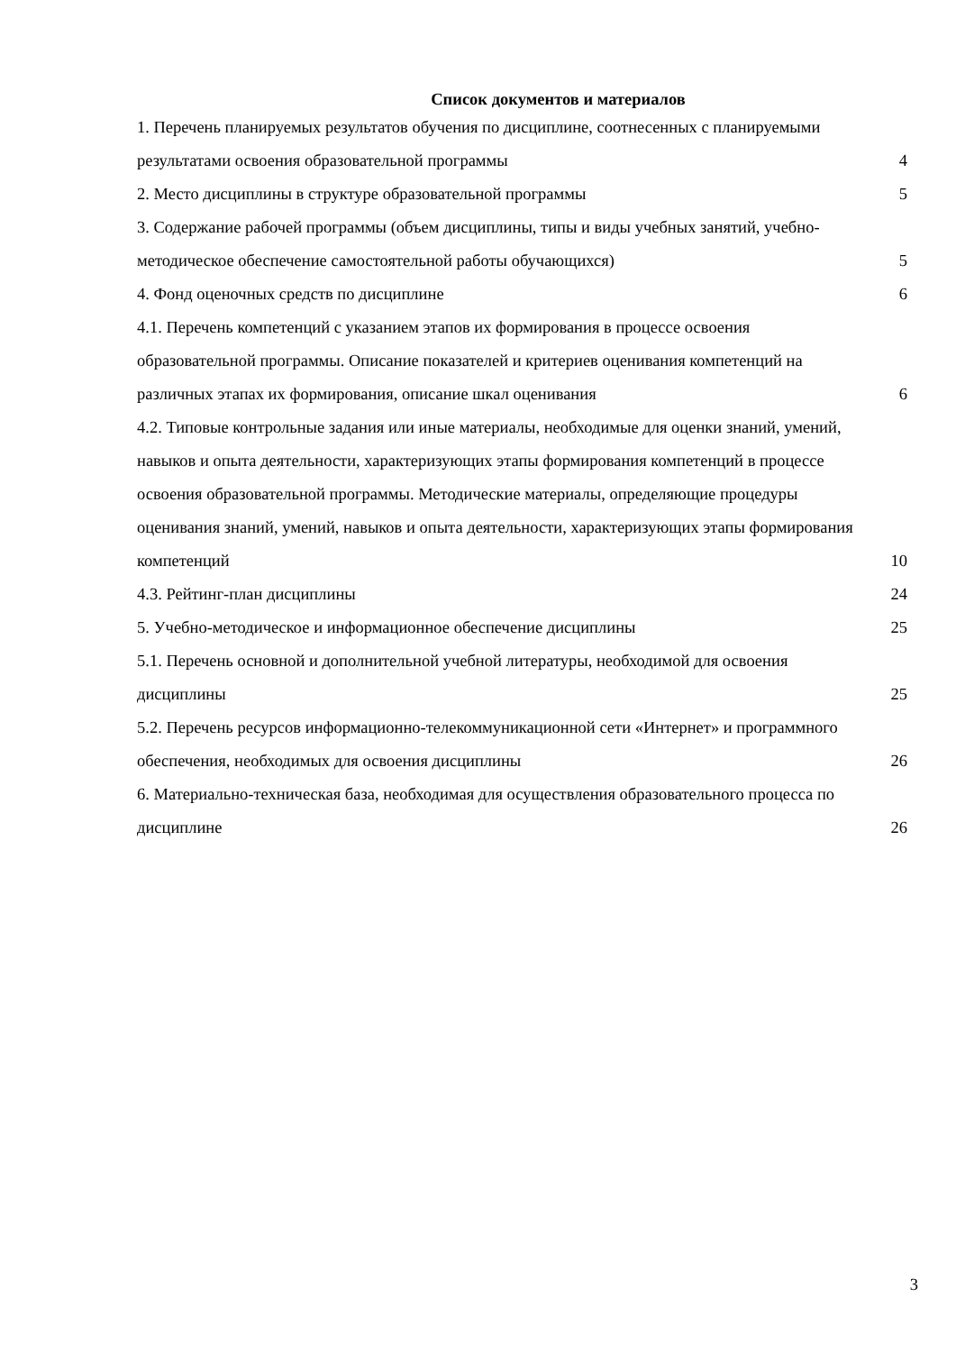Список документов и материалов
1. Перечень планируемых результатов обучения по дисциплине, соотнесенных с планируемыми результатами освоения образовательной программы 4
2. Место дисциплины в структуре образовательной программы 5
3. Содержание рабочей программы (объем дисциплины, типы и виды учебных занятий, учебно-методическое обеспечение самостоятельной работы обучающихся) 5
4. Фонд оценочных средств по дисциплине 6
4.1. Перечень компетенций с указанием этапов их формирования в процессе освоения образовательной программы. Описание показателей и критериев оценивания компетенций на различных этапах их формирования, описание шкал оценивания 6
4.2. Типовые контрольные задания или иные материалы, необходимые для оценки знаний, умений, навыков и опыта деятельности, характеризующих этапы формирования компетенций в процессе освоения образовательной программы. Методические материалы, определяющие процедуры оценивания знаний, умений, навыков и опыта деятельности, характеризующих этапы формирования компетенций 10
4.3. Рейтинг-план дисциплины 24
5. Учебно-методическое и информационное обеспечение дисциплины 25
5.1. Перечень основной и дополнительной учебной литературы, необходимой для освоения дисциплины 25
5.2. Перечень ресурсов информационно-телекоммуникационной сети «Интернет» и программного обеспечения, необходимых для освоения дисциплины 26
6. Материально-техническая база, необходимая для осуществления образовательного процесса по дисциплине 26
3